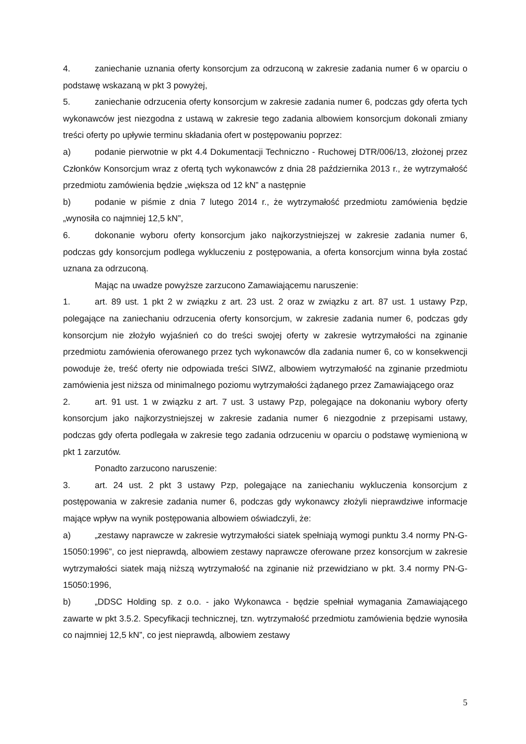4. zaniechanie uznania oferty konsorcjum za odrzuconą w zakresie zadania numer 6 w oparciu o podstawę wskazaną w pkt 3 powyżej,
5. zaniechanie odrzucenia oferty konsorcjum w zakresie zadania numer 6, podczas gdy oferta tych wykonawców jest niezgodna z ustawą w zakresie tego zadania albowiem konsorcjum dokonali zmiany treści oferty po upływie terminu składania ofert w postępowaniu poprzez:
a) podanie pierwotnie w pkt 4.4 Dokumentacji Techniczno - Ruchowej DTR/006/13, złożonej przez Członków Konsorcjum wraz z ofertą tych wykonawców z dnia 28 października 2013 r., że wytrzymałość przedmiotu zamówienia będzie „większa od 12 kN” a następnie
b) podanie w piśmie z dnia 7 lutego 2014 r., że wytrzymałość przedmiotu zamówienia będzie „wynosiła co najmniej 12,5 kN”,
6. dokonanie wyboru oferty konsorcjum jako najkorzystniejszej w zakresie zadania numer 6, podczas gdy konsorcjum podlega wykluczeniu z postępowania, a oferta konsorcjum winna była zostać uznana za odrzuconą.
Mając na uwadze powyższe zarzucono Zamawiającemu naruszenie:
1. art. 89 ust. 1 pkt 2 w związku z art. 23 ust. 2 oraz w związku z art. 87 ust. 1 ustawy Pzp, polegające na zaniechaniu odrzucenia oferty konsorcjum, w zakresie zadania numer 6, podczas gdy konsorcjum nie złożyło wyjaśnień co do treści swojej oferty w zakresie wytrzymałości na zginanie przedmiotu zamówienia oferowanego przez tych wykonawców dla zadania numer 6, co w konsekwencji powoduje że, treść oferty nie odpowiada treści SIWZ, albowiem wytrzymałość na zginanie przedmiotu zamówienia jest niższa od minimalnego poziomu wytrzymałości żądanego przez Zamawiającego oraz
2. art. 91 ust. 1 w związku z art. 7 ust. 3 ustawy Pzp, polegające na dokonaniu wybory oferty konsorcjum jako najkorzystniejszej w zakresie zadania numer 6 niezgodnie z przepisami ustawy, podczas gdy oferta podlegała w zakresie tego zadania odrzuceniu w oparciu o podstawę wymienioną w pkt 1 zarzutów.
Ponadto zarzucono naruszenie:
3. art. 24 ust. 2 pkt 3 ustawy Pzp, polegające na zaniechaniu wykluczenia konsorcjum z postępowania w zakresie zadania numer 6, podczas gdy wykonawcy złożyli nieprawdziwe informacje mające wpływ na wynik postępowania albowiem oświadczyli, że:
a) „zestawy naprawcze w zakresie wytrzymałości siatek spełniają wymogi punktu 3.4 normy PN-G-15050:1996”, co jest nieprawdą, albowiem zestawy naprawcze oferowane przez konsorcjum w zakresie wytrzymałości siatek mają niższą wytrzymałość na zginanie niż przewidziano w pkt. 3.4 normy PN-G-15050:1996,
b) „DDSC Holding sp. z o.o. - jako Wykonawca - będzie spełniał wymagania Zamawiającego zawarte w pkt 3.5.2. Specyfikacji technicznej, tzn. wytrzymałość przedmiotu zamówienia będzie wynosiła co najmniej 12,5 kN”, co jest nieprawdą, albowiem zestawy
5